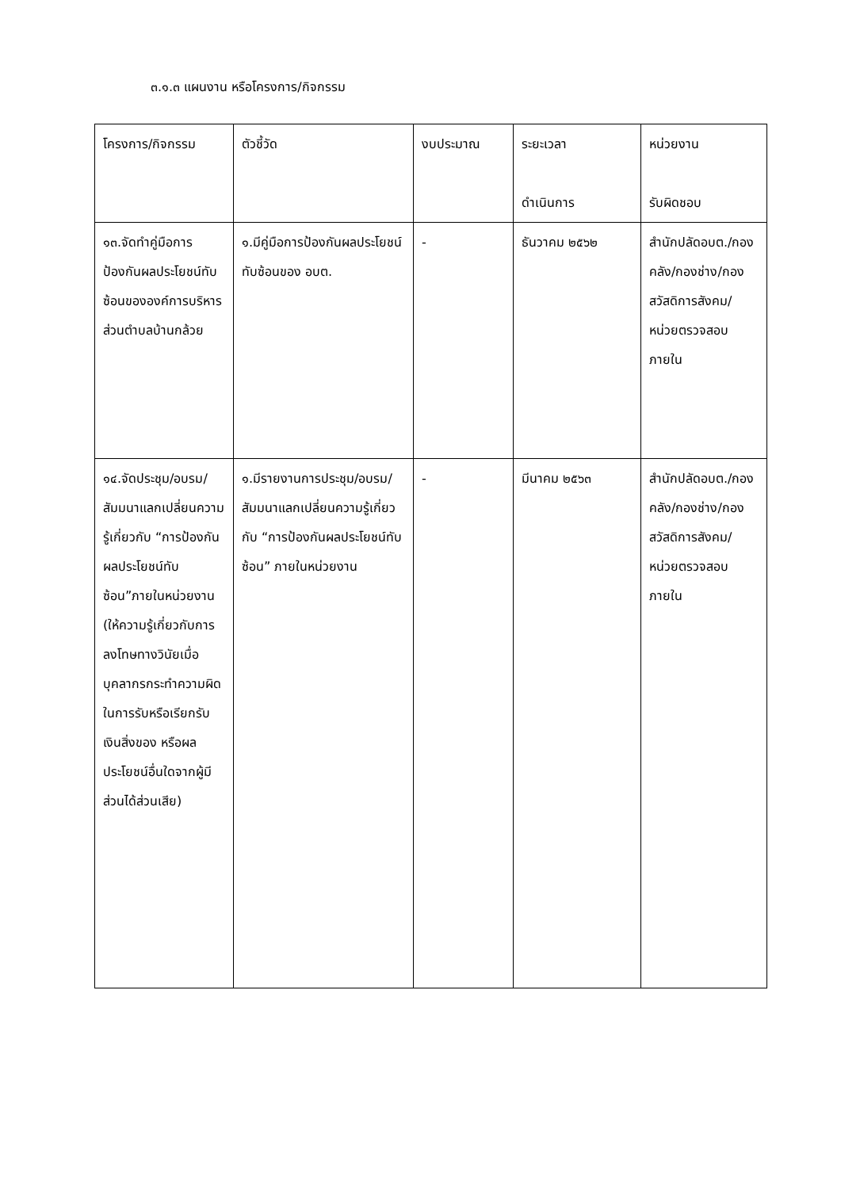๓.๑.๓ แผนงาน หรือโครงการ/กิจกรรม
| โครงการ/กิจกรรม | ตัวชี้วัด | งบประมาณ | ระยะเวลา ดำเนินการ | หน่วยงาน รับผิดชอบ |
| ๑๓.จัดทำคู่มือการป้องกันผลประโยชน์ทับซ้อนขององค์การบริหารส่วนตำบลบ้านกล้วย | ๑.มีคู่มือการป้องกันผลประโยชน์ทับซ้อนของ อบต. | - | ธันวาคม ๒๕๖๒ | สำนักปลัดอบต./กองคลัง/กองช่าง/กองสวัสดิการสังคม/หน่วยตรวจสอบภายใน |
| ๑๔.จัดประชุม/อบรม/สัมมนาแลกเปลี่ยนความรู้เกี่ยวกับ “การป้องกันผลประโยชน์ทับซ้อน”ภายในหน่วยงาน (ให้ความรู้เกี่ยวกับการลงโทษทางวินัยเมื่อบุคลากรกระทำความผิดในการรับหรือเรียกรับเงินสิ่งของ หรือผลประโยชน์อื่นใดจากผู้มีส่วนได้ส่วนเสีย) | ๑.มีรายงานการประชุม/อบรม/สัมมนาแลกเปลี่ยนความรู้เกี่ยวกับ “การป้องกันผลประโยชน์ทับซ้อน” ภายในหน่วยงาน | - | มีนาคม ๒๕๖๓ | สำนักปลัดอบต./กองคลัง/กองช่าง/กองสวัสดิการสังคม/หน่วยตรวจสอบภายใน |